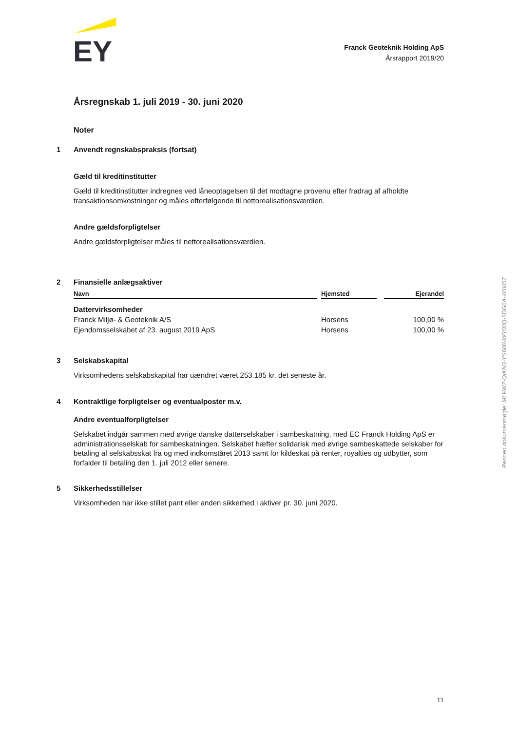EY
Franck Geoteknik Holding ApS
Årsrapport 2019/20
Årsregnskab 1. juli 2019 - 30. juni 2020
Noter
1 Anvendt regnskabspraksis (fortsat)
Gæld til kreditinstitutter
Gæld til kreditinstitutter indregnes ved låneoptagelsen til det modtagne provenu efter fradrag af afholdte transaktionsomkostninger og måles efterfølgende til nettorealisationsværdien.
Andre gældsforpligtelser
Andre gældsforpligtelser måles til nettorealisationsværdien.
2 Finansielle anlægsaktiver
| Navn | | Hjemsted | | Ejerandel |
| --- | --- | --- | --- | --- |
| Dattervirksomheder | | | | |
| Franck Miljø- & Geoteknik A/S | | Horsens | | 100,00 % |
| Ejendomsselskabet af 23. august 2019 ApS | | Horsens | | 100,00 % |
3 Selskabskapital
Virksomhedens selskabskapital har uændret været 253.185 kr. det seneste år.
4 Kontraktlige forpligtelser og eventualposter m.v.
Andre eventualforpligtelser
Selskabet indgår sammen med øvrige danske datterselskaber i sambeskatning, med EC Franck Holding ApS er administrationsselskab for sambeskatningen. Selskabet hæfter solidarisk med øvrige sambeskattede selskaber for betaling af selskabsskat fra og med indkomståret 2013 samt for kildeskat på renter, royalties og udbytter, som forfalder til betaling den 1. juli 2012 eller senere.
5 Sikkerhedsstillelser
Virksomheden har ikke stillet pant eller anden sikkerhed i aktiver pr. 30. juni 2020.
Penneo dokumentnøgle: MLFWZ-QIKN3-YS60B-WY00Q-6DG0A-4OVD7
11